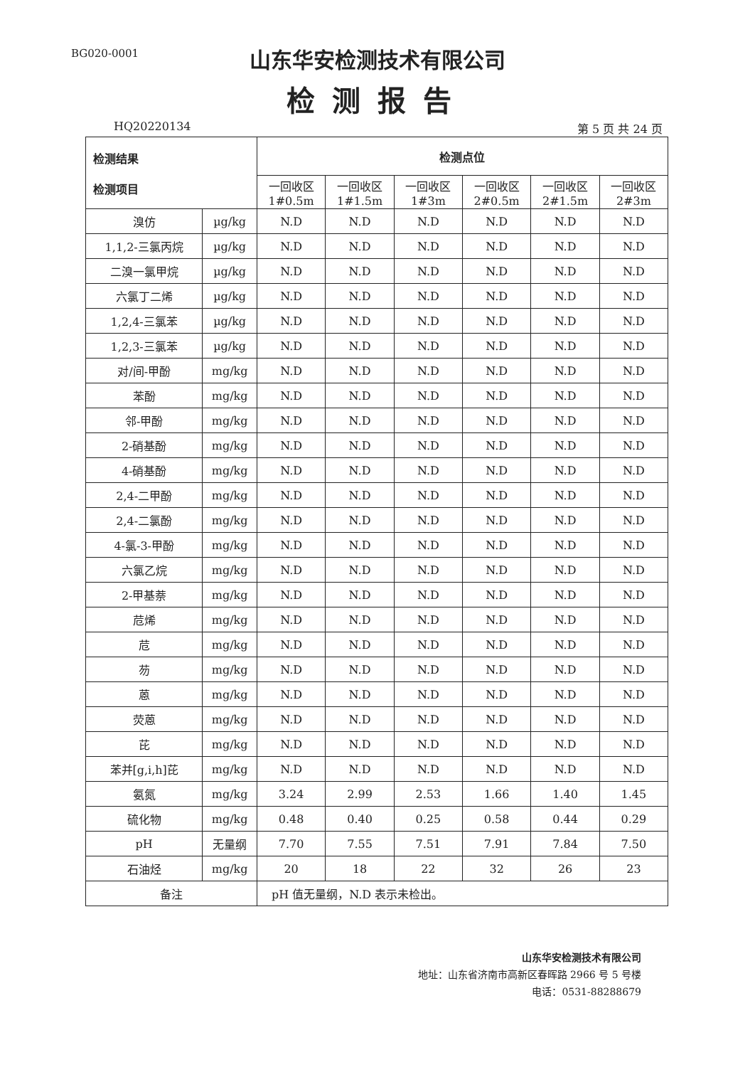BG020-0001
山东华安检测技术有限公司
检测报告
HQ20220134 第 5 页 共 24 页
| 检测结果 检测项目 | | 检测点位 | | | | | |
| --- | --- | --- | --- | --- | --- | --- | --- |
| | | 一回收区 1#0.5m | 一回收区 1#1.5m | 一回收区 1#3m | 一回收区 2#0.5m | 一回收区 2#1.5m | 一回收区 2#3m |
| 溴仿 | µg/kg | N.D | N.D | N.D | N.D | N.D | N.D |
| 1,1,2-三氯丙烷 | µg/kg | N.D | N.D | N.D | N.D | N.D | N.D |
| 二溴一氯甲烷 | µg/kg | N.D | N.D | N.D | N.D | N.D | N.D |
| 六氯丁二烯 | µg/kg | N.D | N.D | N.D | N.D | N.D | N.D |
| 1,2,4-三氯苯 | µg/kg | N.D | N.D | N.D | N.D | N.D | N.D |
| 1,2,3-三氯苯 | µg/kg | N.D | N.D | N.D | N.D | N.D | N.D |
| 对/间-甲酚 | mg/kg | N.D | N.D | N.D | N.D | N.D | N.D |
| 苯酚 | mg/kg | N.D | N.D | N.D | N.D | N.D | N.D |
| 邻-甲酚 | mg/kg | N.D | N.D | N.D | N.D | N.D | N.D |
| 2-硝基酚 | mg/kg | N.D | N.D | N.D | N.D | N.D | N.D |
| 4-硝基酚 | mg/kg | N.D | N.D | N.D | N.D | N.D | N.D |
| 2,4-二甲酚 | mg/kg | N.D | N.D | N.D | N.D | N.D | N.D |
| 2,4-二氯酚 | mg/kg | N.D | N.D | N.D | N.D | N.D | N.D |
| 4-氯-3-甲酚 | mg/kg | N.D | N.D | N.D | N.D | N.D | N.D |
| 六氯乙烷 | mg/kg | N.D | N.D | N.D | N.D | N.D | N.D |
| 2-甲基萘 | mg/kg | N.D | N.D | N.D | N.D | N.D | N.D |
| 苊烯 | mg/kg | N.D | N.D | N.D | N.D | N.D | N.D |
| 苊 | mg/kg | N.D | N.D | N.D | N.D | N.D | N.D |
| 芴 | mg/kg | N.D | N.D | N.D | N.D | N.D | N.D |
| 蒽 | mg/kg | N.D | N.D | N.D | N.D | N.D | N.D |
| 荧蒽 | mg/kg | N.D | N.D | N.D | N.D | N.D | N.D |
| 芘 | mg/kg | N.D | N.D | N.D | N.D | N.D | N.D |
| 苯并[g,i,h]芘 | mg/kg | N.D | N.D | N.D | N.D | N.D | N.D |
| 氨氮 | mg/kg | 3.24 | 2.99 | 2.53 | 1.66 | 1.40 | 1.45 |
| 硫化物 | mg/kg | 0.48 | 0.40 | 0.25 | 0.58 | 0.44 | 0.29 |
| pH | 无量纲 | 7.70 | 7.55 | 7.51 | 7.91 | 7.84 | 7.50 |
| 石油烃 | mg/kg | 20 | 18 | 22 | 32 | 26 | 23 |
| 备注 | | pH 值无量纲，N.D 表示未检出。 | | | | | |
山东华安检测技术有限公司
地址：山东省济南市高新区春晖路 2966 号 5 号楼
电话：0531-88288679